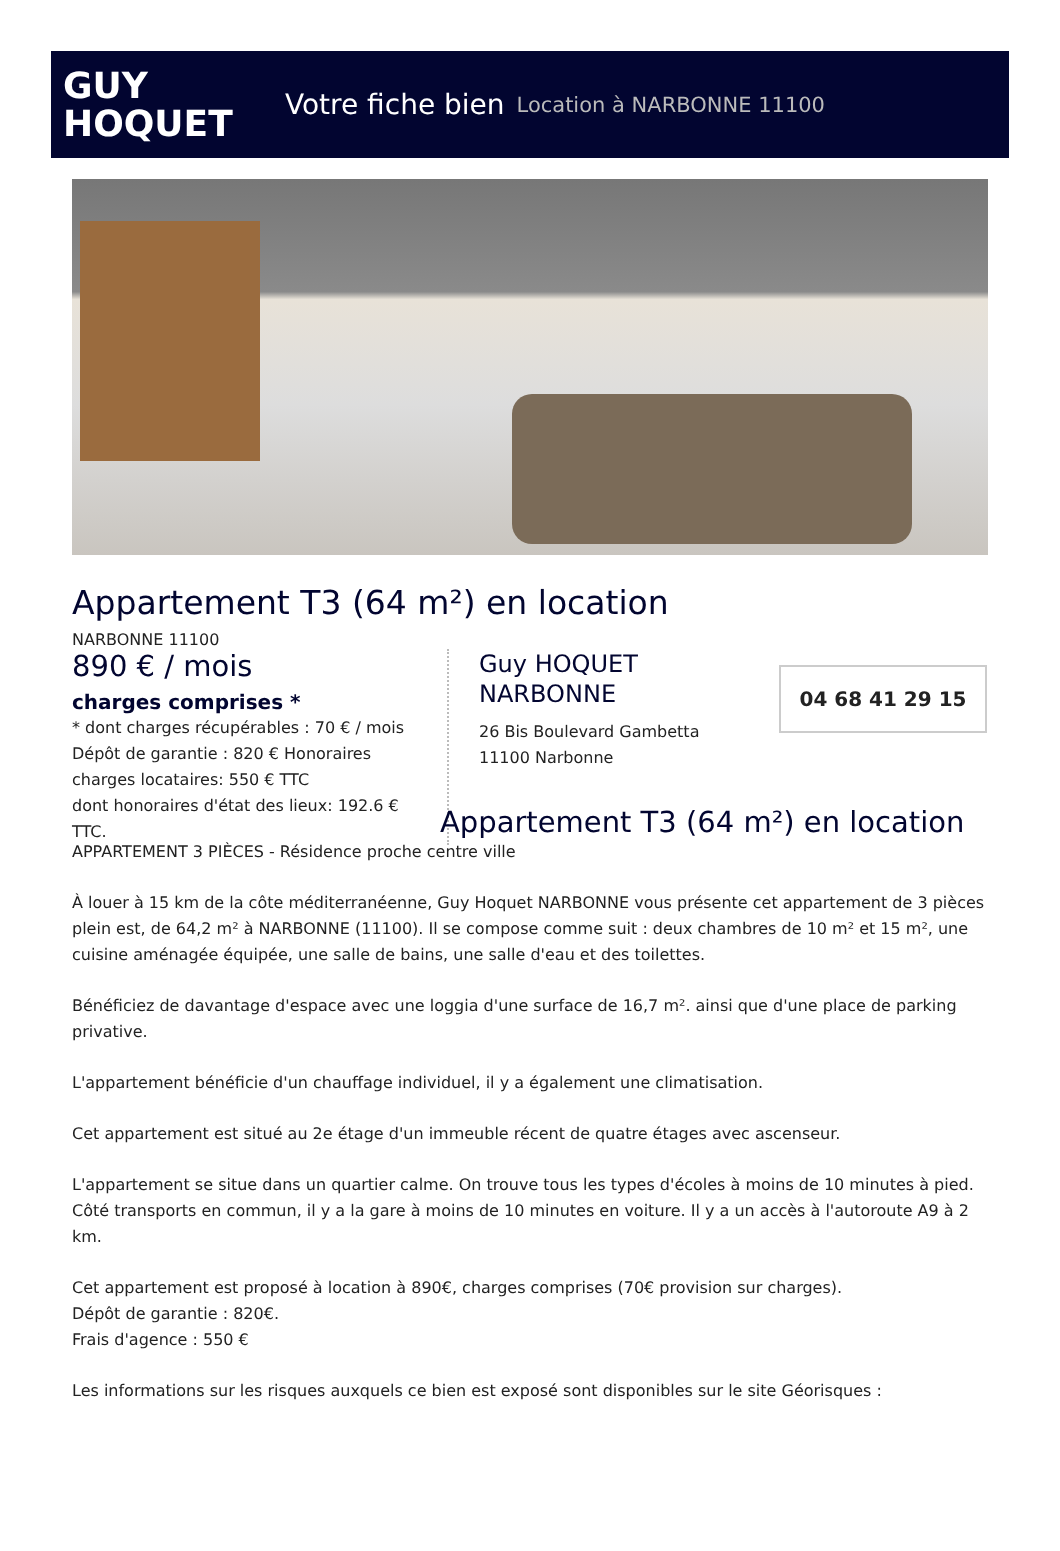GUY
HOQUET
Votre fiche bien Location à NARBONNE 11100
Appartement T3 (64 m²) en location
NARBONNE 11100
890 € / mois
charges comprises *
* dont charges récupérables : 70 € / mois
Dépôt de garantie : 820 € Honoraires charges locataires: 550 € TTC
dont honoraires d'état des lieux: 192.6 € TTC.
Guy HOQUET
NARBONNE
26 Bis Boulevard Gambetta
11100 Narbonne
04 68 41 29 15
Appartement T3 (64 m²) en location
APPARTEMENT 3 PIÈCES - Résidence proche centre ville
À louer à 15 km de la côte méditerranéenne, Guy Hoquet NARBONNE vous présente cet appartement de 3 pièces plein est, de 64,2 m² à NARBONNE (11100). Il se compose comme suit : deux chambres de 10 m² et 15 m², une cuisine aménagée équipée, une salle de bains, une salle d'eau et des toilettes.
Bénéficiez de davantage d'espace avec une loggia d'une surface de 16,7 m². ainsi que d'une place de parking privative.
L'appartement bénéficie d'un chauffage individuel, il y a également une climatisation.
Cet appartement est situé au 2e étage d'un immeuble récent de quatre étages avec ascenseur.
L'appartement se situe dans un quartier calme. On trouve tous les types d'écoles à moins de 10 minutes à pied. Côté transports en commun, il y a la gare à moins de 10 minutes en voiture. Il y a un accès à l'autoroute A9 à 2 km.
Cet appartement est proposé à location à 890€, charges comprises (70€ provision sur charges).
Dépôt de garantie : 820€.
Frais d'agence : 550 €
Les informations sur les risques auxquels ce bien est exposé sont disponibles sur le site Géorisques :